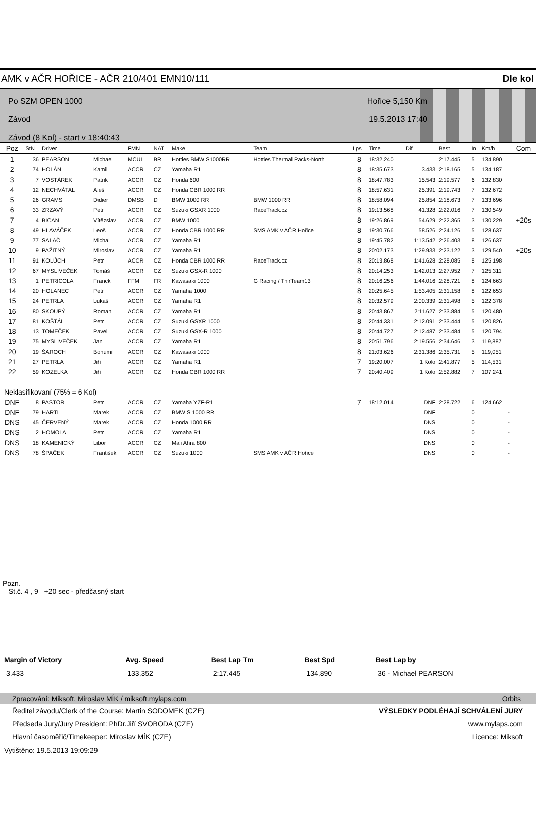AMK v AČR HOŘICE - AČR 210/401 EMN10/111 Dle kol
Po SZM OPEN 1000
Závod
Závod (8 Kol) - start v 18:40:43
Hořice 5,150 Km
19.5.2013 17:40
| Poz | StN | Driver | | FMN | NAT | Make | Team | Lps | Time | Dif | Best | In | Km/h | Com |
| --- | --- | --- | --- | --- | --- | --- | --- | --- | --- | --- | --- | --- | --- | --- |
| 1 | 36 | PEARSON | Michael | MCUI | BR | Hotties BMW S1000RR | Hotties Thermal Packs-North | 8 | 18:32.240 | | 2:17.445 | 5 | 134,890 | |
| 2 | 74 | HOLÁN | Kamil | ACCR | CZ | Yamaha R1 | | 8 | 18:35.673 | 3.433 | 2:18.165 | 5 | 134,187 | |
| 3 | 7 | VOSTÁREK | Patrik | ACCR | CZ | Honda 600 | | 8 | 18:47.783 | 15.543 | 2:19.577 | 6 | 132,830 | |
| 4 | 12 | NECHVÁTAL | Aleš | ACCR | CZ | Honda CBR 1000 RR | | 8 | 18:57.631 | 25.391 | 2:19.743 | 7 | 132,672 | |
| 5 | 26 | GRAMS | Didier | DMSB | D | BMW 1000 RR | BMW 1000 RR | 8 | 18:58.094 | 25.854 | 2:18.673 | 7 | 133,696 | |
| 6 | 33 | ZRZAVÝ | Petr | ACCR | CZ | Suzuki GSXR 1000 | RaceTrack.cz | 8 | 19:13.568 | 41.328 | 2:22.016 | 7 | 130,549 | |
| 7 | 4 | BICAN | Vítězslav | ACCR | CZ | BMW 1000 | | 8 | 19:26.869 | 54.629 | 2:22.365 | 3 | 130,229 | +20s |
| 8 | 49 | HLAVÁČEK | Leoš | ACCR | CZ | Honda CBR 1000 RR | SMS AMK v AČR Hořice | 8 | 19:30.766 | 58.526 | 2:24.126 | 5 | 128,637 | |
| 9 | 77 | SALAČ | Michal | ACCR | CZ | Yamaha R1 | | 8 | 19:45.782 | 1:13.542 | 2:26.403 | 8 | 126,637 | |
| 10 | 9 | PAŽITNÝ | Miroslav | ACCR | CZ | Yamaha R1 | | 8 | 20:02.173 | 1:29.933 | 2:23.122 | 3 | 129,540 | +20s |
| 11 | 91 | KOLŮCH | Petr | ACCR | CZ | Honda CBR 1000 RR | RaceTrack.cz | 8 | 20:13.868 | 1:41.628 | 2:28.085 | 8 | 125,198 | |
| 12 | 67 | MYSLIVEČEK | Tomáš | ACCR | CZ | Suzuki GSX-R 1000 | | 8 | 20:14.253 | 1:42.013 | 2:27.952 | 7 | 125,311 | |
| 13 | 1 | PETRICOLA | Franck | FFM | FR | Kawasaki 1000 | G Racing / ThirTeam13 | 8 | 20:16.256 | 1:44.016 | 2:28.721 | 8 | 124,663 | |
| 14 | 20 | HOLANEC | Petr | ACCR | CZ | Yamaha 1000 | | 8 | 20:25.645 | 1:53.405 | 2:31.158 | 8 | 122,653 | |
| 15 | 24 | PETRLA | Lukáš | ACCR | CZ | Yamaha R1 | | 8 | 20:32.579 | 2:00.339 | 2:31.498 | 5 | 122,378 | |
| 16 | 80 | SKOUPÝ | Roman | ACCR | CZ | Yamaha R1 | | 8 | 20:43.867 | 2:11.627 | 2:33.884 | 5 | 120,480 | |
| 17 | 81 | KOŠŤÁL | Petr | ACCR | CZ | Suzuki GSXR 1000 | | 8 | 20:44.331 | 2:12.091 | 2:33.444 | 5 | 120,826 | |
| 18 | 13 | TOMEČEK | Pavel | ACCR | CZ | Suzuki GSX-R 1000 | | 8 | 20:44.727 | 2:12.487 | 2:33.484 | 5 | 120,794 | |
| 19 | 75 | MYSLIVEČEK | Jan | ACCR | CZ | Yamaha R1 | | 8 | 20:51.796 | 2:19.556 | 2:34.646 | 3 | 119,887 | |
| 20 | 19 | ŠAROCH | Bohumil | ACCR | CZ | Kawasaki 1000 | | 8 | 21:03.626 | 2:31.386 | 2:35.731 | 5 | 119,051 | |
| 21 | 27 | PETRLA | Jiří | ACCR | CZ | Yamaha R1 | | 7 | 19:20.007 | 1 Kolo | 2:41.877 | 5 | 114,531 | |
| 22 | 59 | KOZELKA | Jiří | ACCR | CZ | Honda CBR 1000 RR | | 7 | 20:40.409 | 1 Kolo | 2:52.882 | 7 | 107,241 | |
| Neklasifikovaní (75% = 6 Kol) | | | | | | | | | | | | | | |
| DNF | 8 | PASTOR | Petr | ACCR | CZ | Yamaha YZF-R1 | | 7 | 18:12.014 | DNF | 2:28.722 | 6 | 124,662 | |
| DNF | 79 | HARTL | Marek | ACCR | CZ | BMW S 1000 RR | | | | DNF | | 0 | - | |
| DNS | 45 | ČERVENÝ | Marek | ACCR | CZ | Honda 1000 RR | | | | DNS | | 0 | - | |
| DNS | 2 | HOMOLA | Petr | ACCR | CZ | Yamaha R1 | | | | DNS | | 0 | - | |
| DNS | 18 | KAMENICKÝ | Libor | ACCR | CZ | Mali Ahra 800 | | | | DNS | | 0 | - | |
| DNS | 78 | ŠPAČEK | František | ACCR | CZ | Suzuki 1000 | SMS AMK v AČR Hořice | | | DNS | | 0 | - | |
Pozn.
St.č. 4 , 9 +20 sec - předčasný start
| Margin of Victory | Avg. Speed | Best Lap Tm | Best Spd | Best Lap by |
| --- | --- | --- | --- | --- |
| 3.433 | 133,352 | 2:17.445 | 134,890 | 36 - Michael PEARSON |
Zpracování: Miksoft, Miroslav MÍK / miksoft.mylaps.com Orbits
Ředitel závodu/Clerk of the Course: Martin SODOMEK (CZE) VÝSLEDKY PODLÉHAJÍ SCHVÁLENÍ JURY
Předseda Jury/Jury President: PhDr.Jiří SVOBODA (CZE) www.mylaps.com
Hlavní časoměřič/Timekeeper: Miroslav MÍK (CZE) Licence: Miksoft
Vytištěno: 19.5.2013 19:09:29